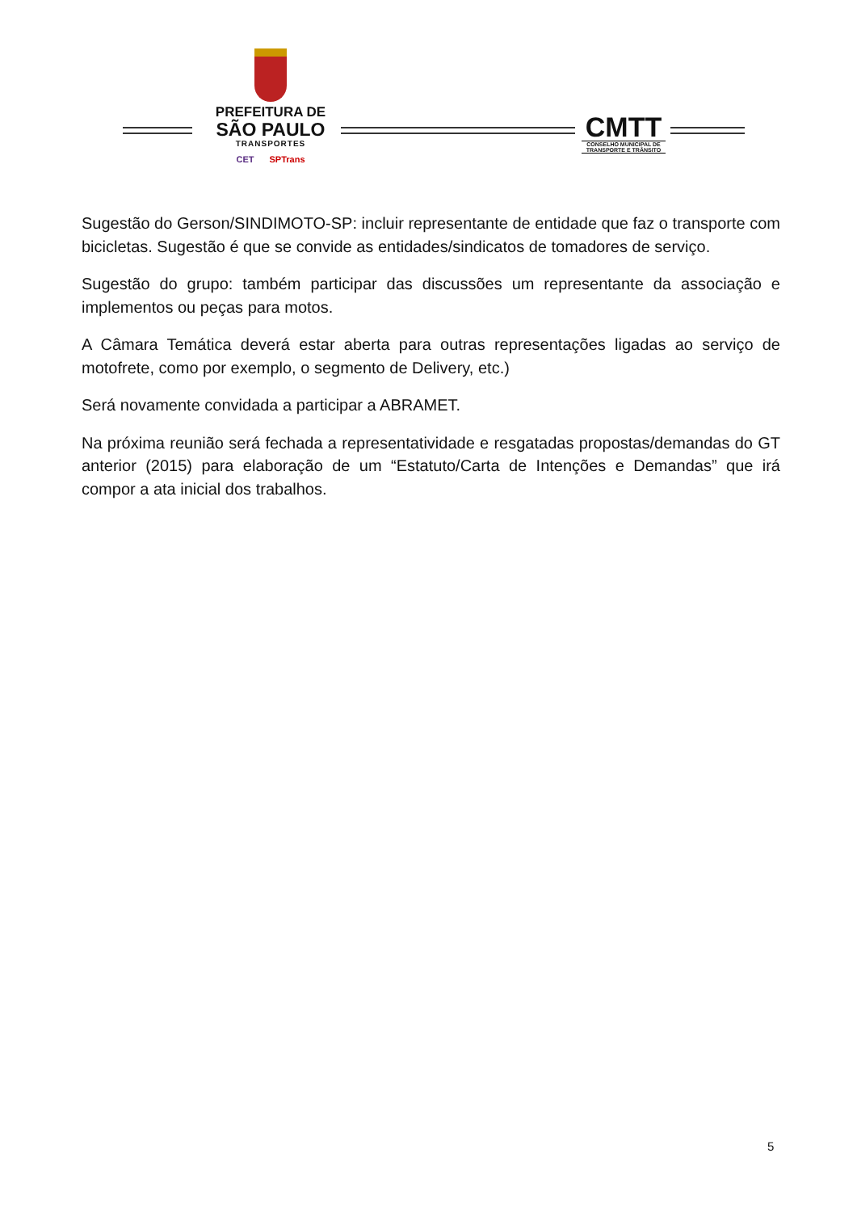PREFEITURA DE
SÃO PAULO
TRANSPORTES
CET SPTrans
CMTT
CONSELHO MUNICIPAL DE TRANSPORTE E TRÂNSITO
Sugestão do Gerson/SINDIMOTO-SP: incluir representante de entidade que faz o transporte com bicicletas. Sugestão é que se convide as entidades/sindicatos de tomadores de serviço.
Sugestão do grupo: também participar das discussões um representante da associação e implementos ou peças para motos.
A Câmara Temática deverá estar aberta para outras representações ligadas ao serviço de motofrete, como por exemplo, o segmento de Delivery, etc.)
Será novamente convidada a participar a ABRAMET.
Na próxima reunião será fechada a representatividade e resgatadas propostas/demandas do GT anterior (2015) para elaboração de um “Estatuto/Carta de Intenções e Demandas” que irá compor a ata inicial dos trabalhos.
5